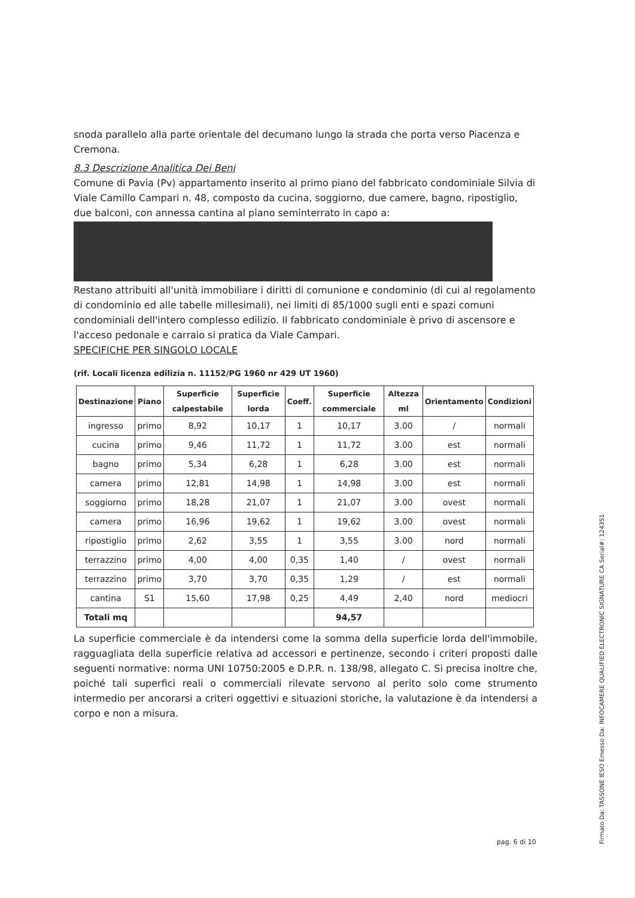snoda parallelo alla parte orientale del decumano lungo la strada che porta verso Piacenza e Cremona.
8.3 Descrizione Analitica Dei Beni
Comune di Pavia (Pv) appartamento inserito al primo piano del fabbricato condominiale Silvia di Viale Camillo Campari n. 48, composto da cucina, soggiorno, due camere, bagno, ripostiglio, due balconi, con annessa cantina al piano seminterrato in capo a:
Restano attribuiti all'unità immobiliare i diritti di comunione e condominio (di cui al regolamento di condominio ed alle tabelle millesimali), nei limiti di 85/1000 sugli enti e spazi comuni condominiali dell'intero complesso edilizio. Il fabbricato condominiale è privo di ascensore e l'acceso pedonale e carraio si pratica da Viale Campari.
SPECIFICHE PER SINGOLO LOCALE
(rif. Locali licenza edilizia n. 11152/PG 1960 nr 429 UT 1960)
| Destinazione | Piano | Superficie calpestabile | Superficie lorda | Coeff. | Superficie commerciale | Altezza ml | Orientamento | Condizioni |
| --- | --- | --- | --- | --- | --- | --- | --- | --- |
| ingresso | primo | 8,92 | 10,17 | 1 | 10,17 | 3.00 | / | normali |
| cucina | primo | 9,46 | 11,72 | 1 | 11,72 | 3.00 | est | normali |
| bagno | primo | 5,34 | 6,28 | 1 | 6,28 | 3.00 | est | normali |
| camera | primo | 12,81 | 14,98 | 1 | 14,98 | 3.00 | est | normali |
| soggiorno | primo | 18,28 | 21,07 | 1 | 21,07 | 3.00 | ovest | normali |
| camera | primo | 16,96 | 19,62 | 1 | 19,62 | 3.00 | ovest | normali |
| ripostiglio | primo | 2,62 | 3,55 | 1 | 3,55 | 3.00 | nord | normali |
| terrazzino | primo | 4,00 | 4,00 | 0,35 | 1,40 | / | ovest | normali |
| terrazzino | primo | 3,70 | 3,70 | 0,35 | 1,29 | / | est | normali |
| cantina | S1 | 15,60 | 17,98 | 0,25 | 4,49 | 2,40 | nord | mediocri |
| Totali mq | | | | | 94,57 | | | |
La superficie commerciale è da intendersi come la somma della superficie lorda dell'immobile, ragguagliata della superficie relativa ad accessori e pertinenze, secondo i criteri proposti dalle seguenti normative: norma UNI 10750:2005 e D.P.R. n. 138/98, allegato C. Si precisa inoltre che, poiché tali superfici reali o commerciali rilevate servono al perito solo come strumento intermedio per ancorarsi a criteri oggettivi e situazioni storiche, la valutazione è da intendersi a corpo e non a misura.
pag. 6 di 10
Firmato Da: TASSONE IESO Emesso Da: INFOCAMERE QUALIFIED ELECTRONIC SIGNATURE CA Serial#: 124351